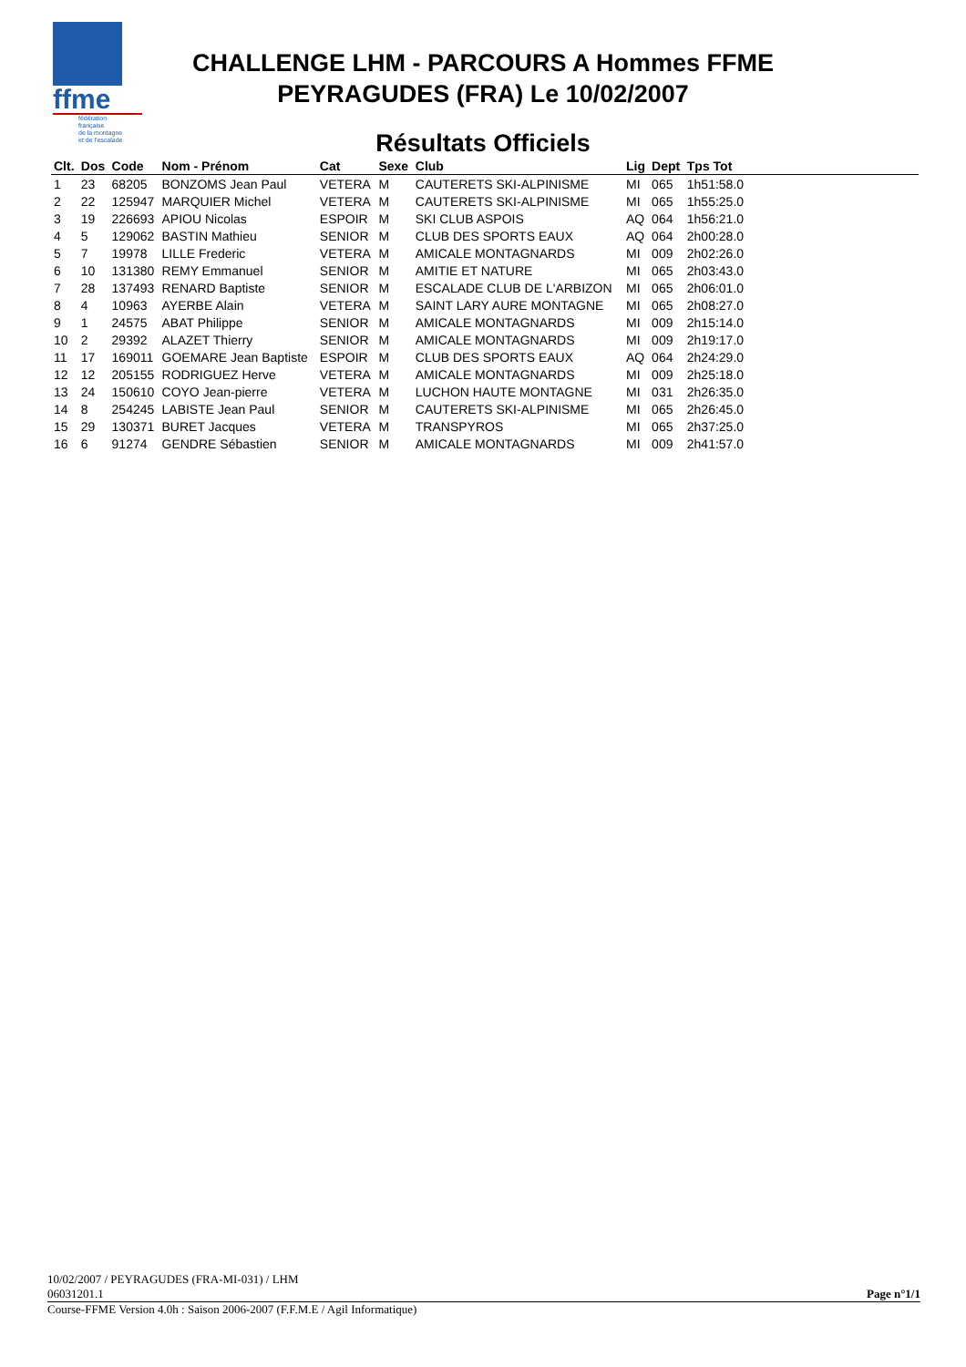ffme
fédération
française
de la montagne
et de l'escalade
CHALLENGE LHM - PARCOURS A Hommes FFME
PEYRAGUDES (FRA) Le 10/02/2007
Résultats Officiels
| Clt. | Dos | Code | Nom - Prénom | Cat | Sexe | Club | Lig | Dept | Tps Tot | |
| --- | --- | --- | --- | --- | --- | --- | --- | --- | --- | --- |
| 1 | 23 | 68205 | BONZOMS Jean Paul | VETERA | M | CAUTERETS SKI-ALPINISME | MI | 065 | 1h51:58.0 | |
| 2 | 22 | 125947 | MARQUIER Michel | VETERA | M | CAUTERETS SKI-ALPINISME | MI | 065 | 1h55:25.0 | |
| 3 | 19 | 226693 | APIOU Nicolas | ESPOIR | M | SKI CLUB ASPOIS | AQ | 064 | 1h56:21.0 | |
| 4 | 5 | 129062 | BASTIN Mathieu | SENIOR | M | CLUB DES SPORTS EAUX | AQ | 064 | 2h00:28.0 | |
| 5 | 7 | 19978 | LILLE Frederic | VETERA | M | AMICALE MONTAGNARDS | MI | 009 | 2h02:26.0 | |
| 6 | 10 | 131380 | REMY Emmanuel | SENIOR | M | AMITIE ET NATURE | MI | 065 | 2h03:43.0 | |
| 7 | 28 | 137493 | RENARD Baptiste | SENIOR | M | ESCALADE CLUB DE L'ARBIZON | MI | 065 | 2h06:01.0 | |
| 8 | 4 | 10963 | AYERBE Alain | VETERA | M | SAINT LARY AURE MONTAGNE | MI | 065 | 2h08:27.0 | |
| 9 | 1 | 24575 | ABAT Philippe | SENIOR | M | AMICALE MONTAGNARDS | MI | 009 | 2h15:14.0 | |
| 10 | 2 | 29392 | ALAZET Thierry | SENIOR | M | AMICALE MONTAGNARDS | MI | 009 | 2h19:17.0 | |
| 11 | 17 | 169011 | GOEMARE Jean Baptiste | ESPOIR | M | CLUB DES SPORTS EAUX | AQ | 064 | 2h24:29.0 | |
| 12 | 12 | 205155 | RODRIGUEZ Herve | VETERA | M | AMICALE MONTAGNARDS | MI | 009 | 2h25:18.0 | |
| 13 | 24 | 150610 | COYO Jean-pierre | VETERA | M | LUCHON HAUTE MONTAGNE | MI | 031 | 2h26:35.0 | |
| 14 | 8 | 254245 | LABISTE Jean Paul | SENIOR | M | CAUTERETS SKI-ALPINISME | MI | 065 | 2h26:45.0 | |
| 15 | 29 | 130371 | BURET Jacques | VETERA | M | TRANSPYROS | MI | 065 | 2h37:25.0 | |
| 16 | 6 | 91274 | GENDRE Sébastien | SENIOR | M | AMICALE MONTAGNARDS | MI | 009 | 2h41:57.0 | |
10/02/2007 / PEYRAGUDES (FRA-MI-031) / LHM
06031201.1 Page n°1/1
Course-FFME Version 4.0h : Saison 2006-2007 (F.F.M.E / Agil Informatique)